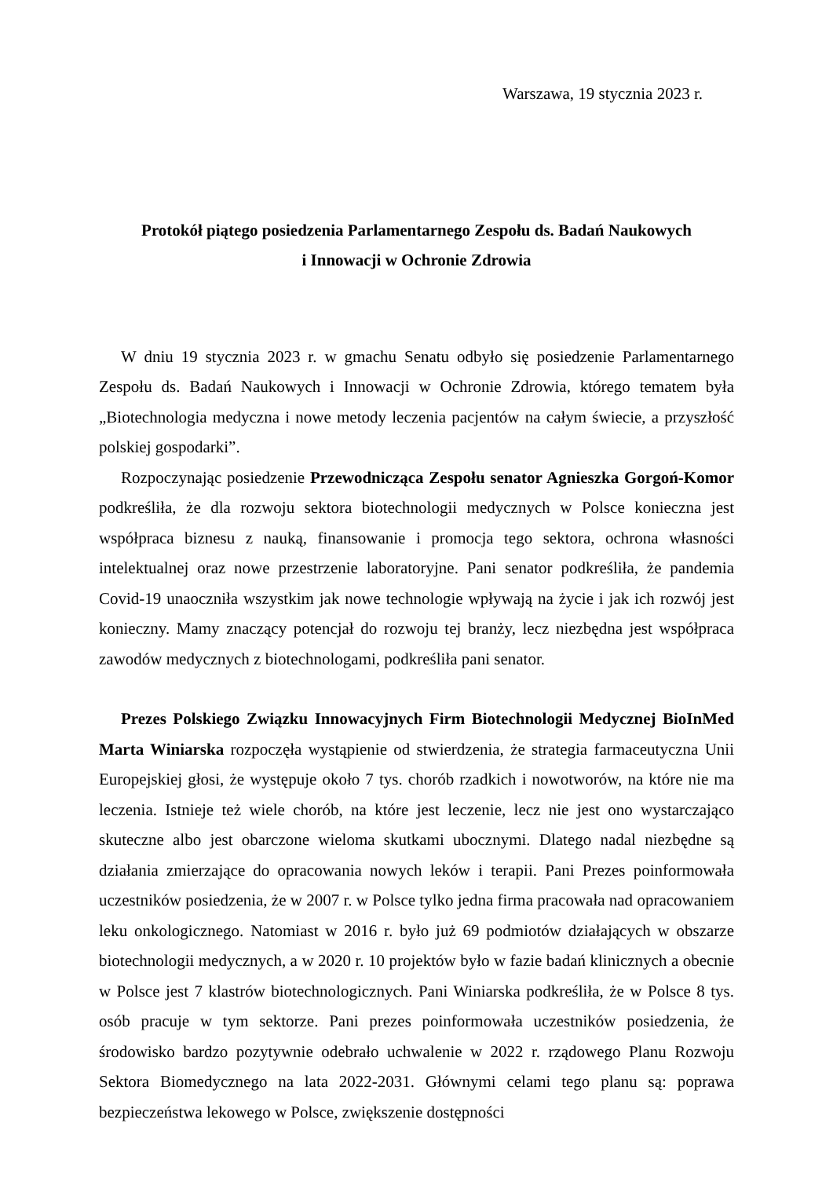Warszawa, 19 stycznia 2023 r.
Protokół piątego posiedzenia Parlamentarnego Zespołu ds. Badań Naukowych
i Innowacji w Ochronie Zdrowia
W dniu 19 stycznia 2023 r. w gmachu Senatu odbyło się posiedzenie Parlamentarnego Zespołu ds. Badań Naukowych i Innowacji w Ochronie Zdrowia, którego tematem była „Biotechnologia medyczna i nowe metody leczenia pacjentów na całym świecie, a przyszłość polskiej gospodarki”.
Rozpoczynając posiedzenie Przewodnicząca Zespołu senator Agnieszka Gorgoń-Komor podkreśliła, że dla rozwoju sektora biotechnologii medycznych w Polsce konieczna jest współpraca biznesu z nauką, finansowanie i promocja tego sektora, ochrona własności intelektualnej oraz nowe przestrzenie laboratoryjne. Pani senator podkreśliła, że pandemia Covid-19 unaoczniła wszystkim jak nowe technologie wpływają na życie i jak ich rozwój jest konieczny. Mamy znaczący potencjał do rozwoju tej branży, lecz niezbędna jest współpraca zawodów medycznych z biotechnologami, podkreśliła pani senator.
Prezes Polskiego Związku Innowacyjnych Firm Biotechnologii Medycznej BioInMed Marta Winiarska rozpoczęła wystąpienie od stwierdzenia, że strategia farmaceutyczna Unii Europejskiej głosi, że występuje około 7 tys. chorób rzadkich i nowotworów, na które nie ma leczenia. Istnieje też wiele chorób, na które jest leczenie, lecz nie jest ono wystarczająco skuteczne albo jest obarczone wieloma skutkami ubocznymi. Dlatego nadal niezbędne są działania zmierzające do opracowania nowych leków i terapii. Pani Prezes poinformowała uczestników posiedzenia, że w 2007 r. w Polsce tylko jedna firma pracowała nad opracowaniem leku onkologicznego. Natomiast w 2016 r. było już 69 podmiotów działających w obszarze biotechnologii medycznych, a w 2020 r. 10 projektów było w fazie badań klinicznych a obecnie w Polsce jest 7 klastrów biotechnologicznych. Pani Winiarska podkreśliła, że w Polsce 8 tys. osób pracuje w tym sektorze. Pani prezes poinformowała uczestników posiedzenia, że środowisko bardzo pozytywnie odebrało uchwalenie w 2022 r. rządowego Planu Rozwoju Sektora Biomedycznego na lata 2022-2031. Głównymi celami tego planu są: poprawa bezpieczeństwa lekowego w Polsce, zwiększenie dostępności